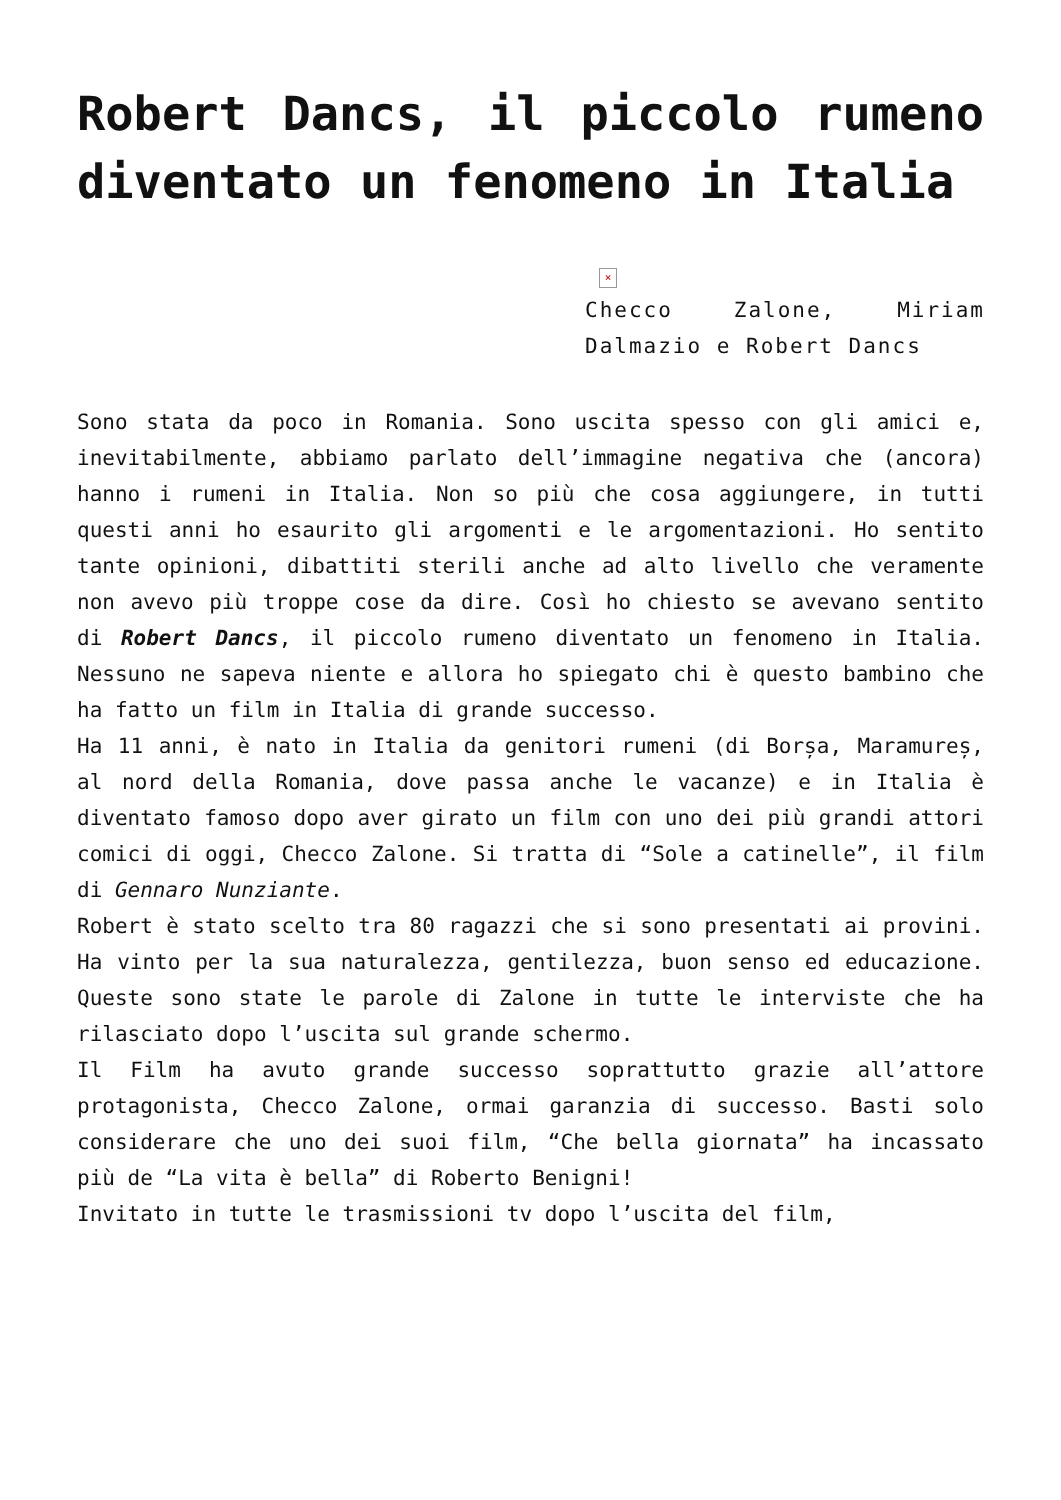Robert Dancs, il piccolo rumeno diventato un fenomeno in Italia
×
Checco Zalone, Miriam Dalmazio e Robert Dancs
Sono stata da poco in Romania. Sono uscita spesso con gli amici e, inevitabilmente, abbiamo parlato dell’immagine negativa che (ancora) hanno i rumeni in Italia. Non so più che cosa aggiungere, in tutti questi anni ho esaurito gli argomenti e le argomentazioni. Ho sentito tante opinioni, dibattiti sterili anche ad alto livello che veramente non avevo più troppe cose da dire. Così ho chiesto se avevano sentito di Robert Dancs, il piccolo rumeno diventato un fenomeno in Italia. Nessuno ne sapeva niente e allora ho spiegato chi è questo bambino che ha fatto un film in Italia di grande successo.
Ha 11 anni, è nato in Italia da genitori rumeni (di Borșa, Maramureș, al nord della Romania, dove passa anche le vacanze) e in Italia è diventato famoso dopo aver girato un film con uno dei più grandi attori comici di oggi, Checco Zalone. Si tratta di “Sole a catinelle”, il film di Gennaro Nunziante.
Robert è stato scelto tra 80 ragazzi che si sono presentati ai provini. Ha vinto per la sua naturalezza, gentilezza, buon senso ed educazione. Queste sono state le parole di Zalone in tutte le interviste che ha rilasciato dopo l’uscita sul grande schermo.
Il Film ha avuto grande successo soprattutto grazie all’attore protagonista, Checco Zalone, ormai garanzia di successo. Basti solo considerare che uno dei suoi film, “Che bella giornata” ha incassato più de “La vita è bella” di Roberto Benigni!
Invitato in tutte le trasmissioni tv dopo l’uscita del film,